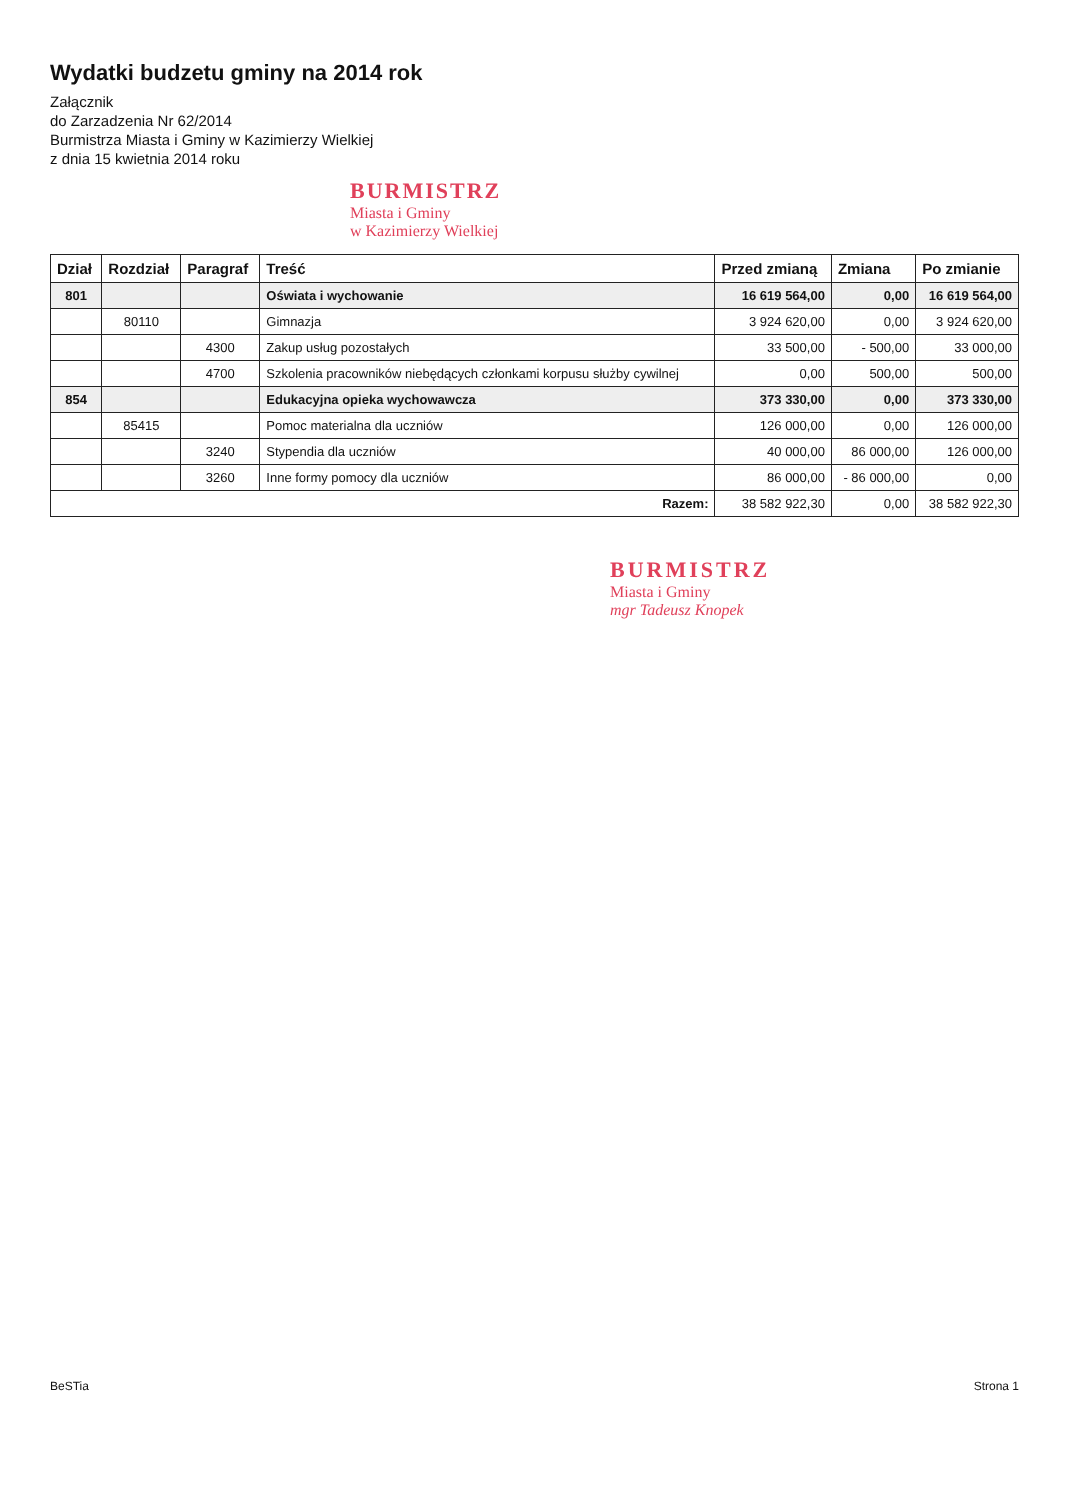Wydatki budzetu gminy na 2014 rok
Załącznik
do Zarzadzenia Nr 62/2014
Burmistrza Miasta i Gminy w Kazimierzy Wielkiej
z dnia 15 kwietnia 2014 roku
BURMISTRZ
Miasta i Gminy
w Kazimierzy Wielkiej
| Dział | Rozdział | Paragraf | Treść | Przed zmianą | Zmiana | Po zmianie |
| --- | --- | --- | --- | --- | --- | --- |
| 801 | | | Oświata i wychowanie | 16 619 564,00 | 0,00 | 16 619 564,00 |
| | 80110 | | Gimnazja | 3 924 620,00 | 0,00 | 3 924 620,00 |
| | | 4300 | Zakup usług pozostałych | 33 500,00 | - 500,00 | 33 000,00 |
| | | 4700 | Szkolenia pracowników niebędących członkami korpusu służby cywilnej | 0,00 | 500,00 | 500,00 |
| 854 | | | Edukacyjna opieka wychowawcza | 373 330,00 | 0,00 | 373 330,00 |
| | 85415 | | Pomoc materialna dla uczniów | 126 000,00 | 0,00 | 126 000,00 |
| | | 3240 | Stypendia dla uczniów | 40 000,00 | 86 000,00 | 126 000,00 |
| | | 3260 | Inne formy pomocy dla uczniów | 86 000,00 | - 86 000,00 | 0,00 |
| Razem: | | | | 38 582 922,30 | 0,00 | 38 582 922,30 |
BURMISTRZ
Miasta i Gminy
mgr Tadeusz Knopek
BeSTia Strona 1